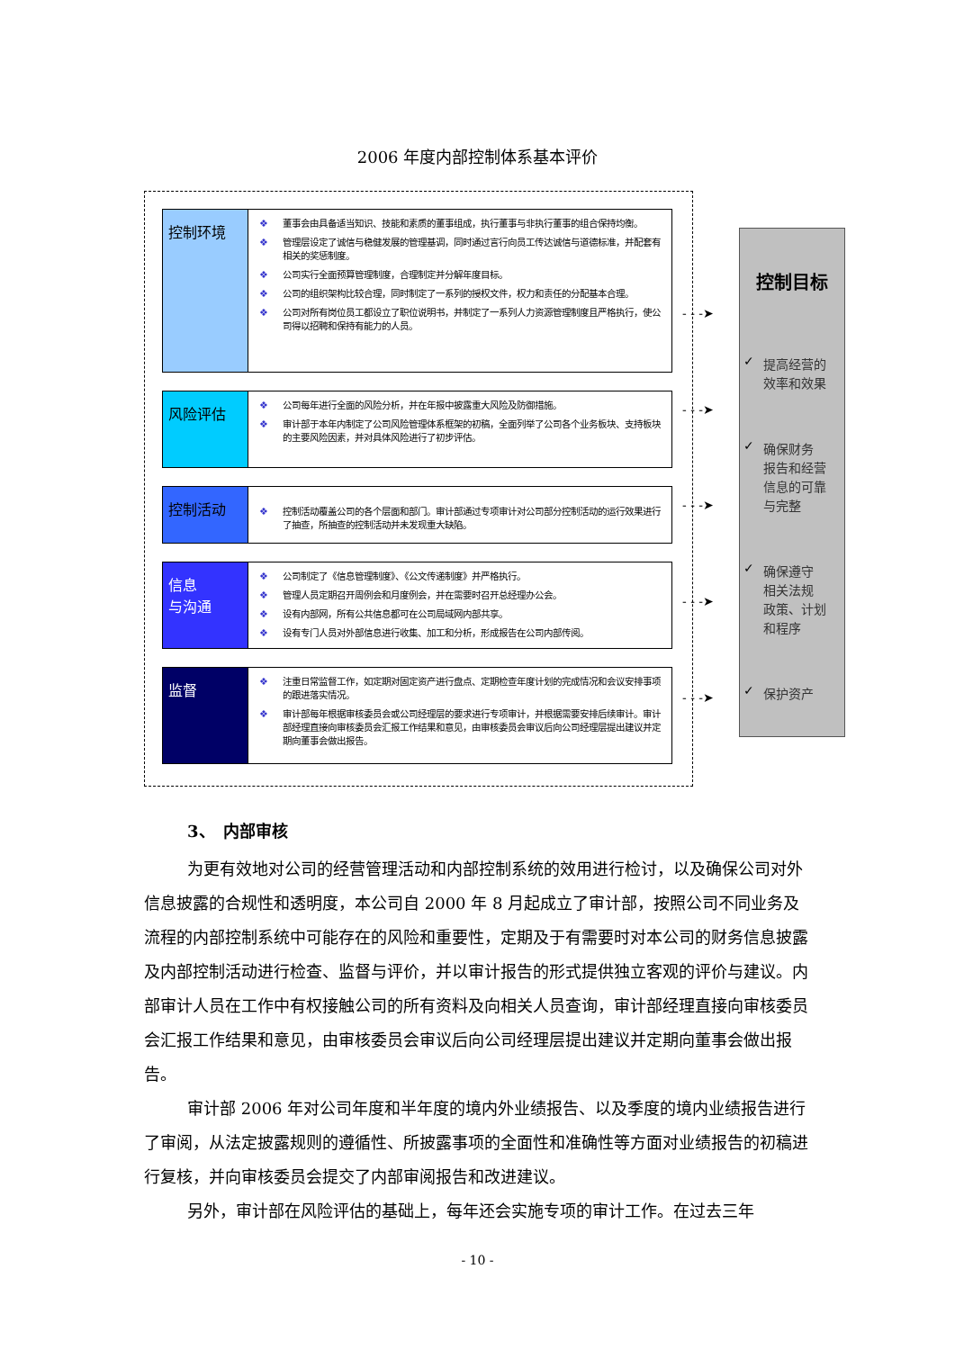2006 年度内部控制体系基本评价
控制环境
❖ 董事会由具备适当知识、技能和素质的董事组成，执行董事与非执行董事的组合保持均衡。
❖ 管理层设定了诚信与稳健发展的管理基调，同时通过言行向员工传达诚信与道德标准，并配套有相关的奖惩制度。
❖ 公司实行全面预算管理制度，合理制定并分解年度目标。
❖ 公司的组织架构比较合理，同时制定了一系列的授权文件，权力和责任的分配基本合理。
❖ 公司对所有岗位员工都设立了职位说明书，并制定了一系列人力资源管理制度且严格执行，使公司得以招聘和保持有能力的人员。
风险评估
❖ 公司每年进行全面的风险分析，并在年报中披露重大风险及防御措施。
❖ 审计部于本年内制定了公司风险管理体系框架的初稿，全面列举了公司各个业务板块、支持板块的主要风险因素，并对具体风险进行了初步评估。
控制活动
❖ 控制活动覆盖公司的各个层面和部门。审计部通过专项审计对公司部分控制活动的运行效果进行了抽查，所抽查的控制活动并未发现重大缺陷。
信息
与沟通
❖ 公司制定了《信息管理制度》、《公文传递制度》并严格执行。
❖ 管理人员定期召开周例会和月度例会，并在需要时召开总经理办公会。
❖ 设有内部网，所有公共信息都可在公司局域网内部共享。
❖ 设有专门人员对外部信息进行收集、加工和分析，形成报告在公司内部传阅。
监督
❖ 注重日常监督工作，如定期对固定资产进行盘点、定期检查年度计划的完成情况和会议安排事项的跟进落实情况。
❖ 审计部每年根据审核委员会或公司经理层的要求进行专项审计，并根据需要安排后续审计。审计部经理直接向审核委员会汇报工作结果和意见，由审核委员会审议后向公司经理层提出建议并定期向董事会做出报告。
- - -➤
- - -➤
- - -➤
- - -➤
- - -➤
控制目标
✓ 提高经营的
效率和效果
✓ 确保财务
报告和经营
信息的可靠
与完整
✓ 确保遵守
相关法规
政策、计划
和程序
✓ 保护资产
3、　内部审核
为更有效地对公司的经营管理活动和内部控制系统的效用进行检讨，以及确保公司对外信息披露的合规性和透明度，本公司自 2000 年 8 月起成立了审计部，按照公司不同业务及流程的内部控制系统中可能存在的风险和重要性，定期及于有需要时对本公司的财务信息披露及内部控制活动进行检查、监督与评价，并以审计报告的形式提供独立客观的评价与建议。内部审计人员在工作中有权接触公司的所有资料及向相关人员查询，审计部经理直接向审核委员会汇报工作结果和意见，由审核委员会审议后向公司经理层提出建议并定期向董事会做出报告。
审计部 2006 年对公司年度和半年度的境内外业绩报告、以及季度的境内业绩报告进行了审阅，从法定披露规则的遵循性、所披露事项的全面性和准确性等方面对业绩报告的初稿进行复核，并向审核委员会提交了内部审阅报告和改进建议。
另外，审计部在风险评估的基础上，每年还会实施专项的审计工作。在过去三年
- 10 -